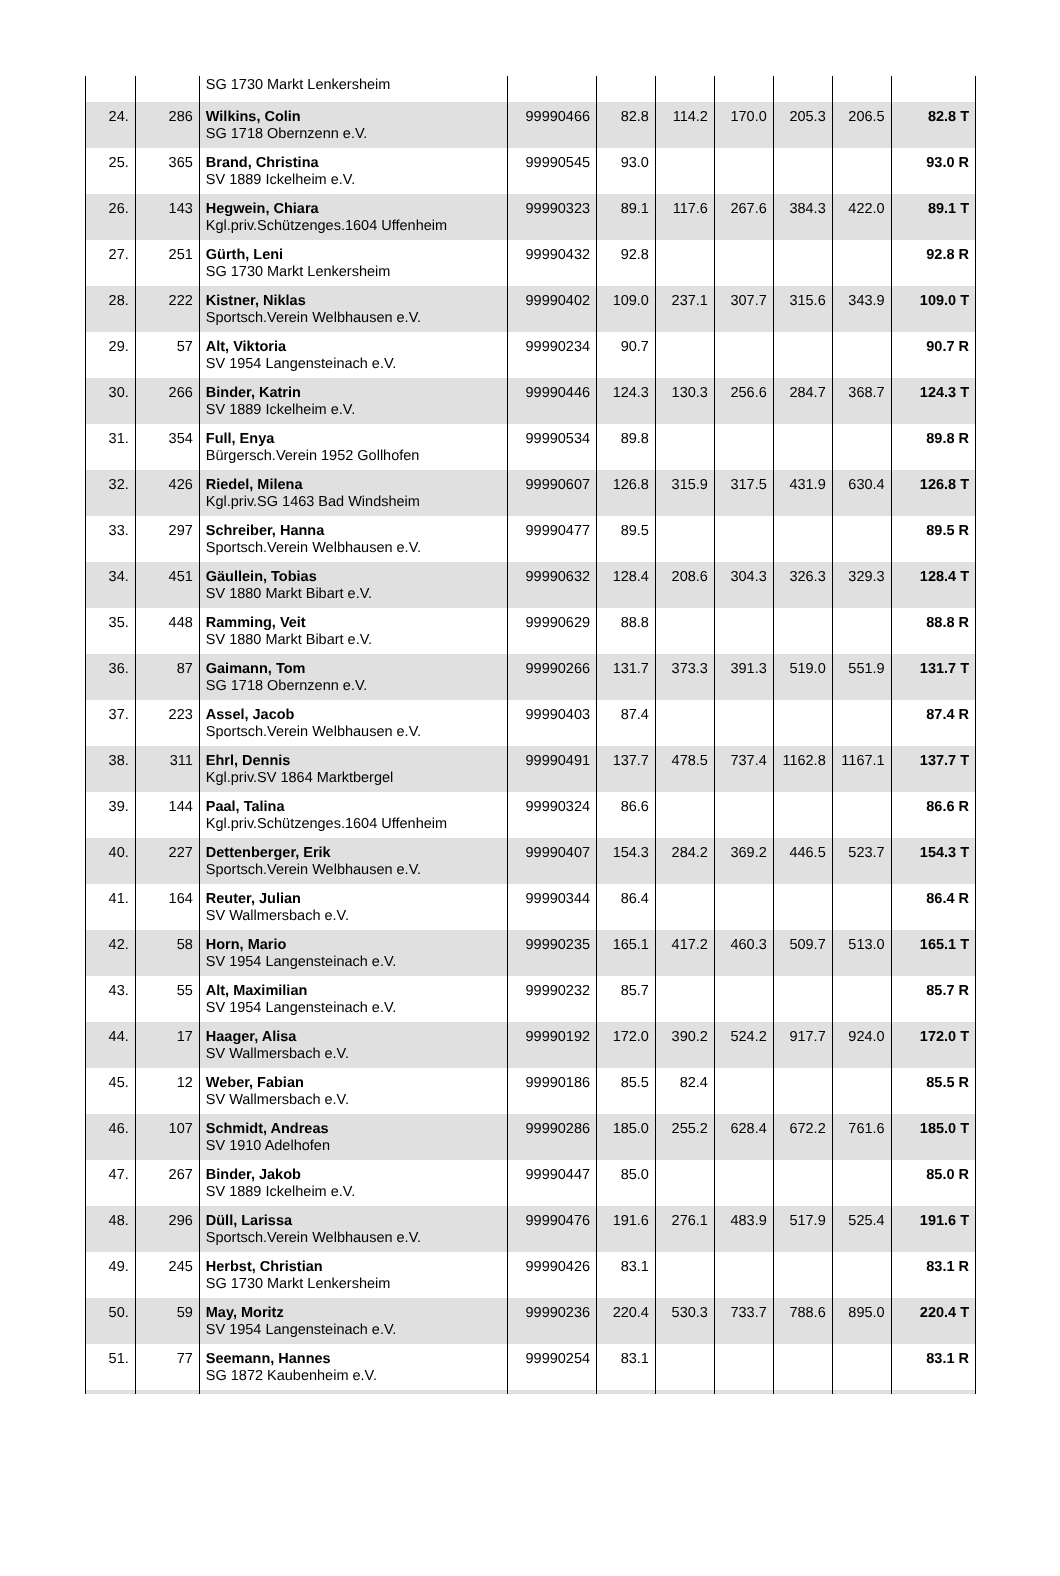| | | SG 1730 Markt Lenkersheim | | | | | | | |
| 24. | 286 | Wilkins, Colin SG 1718 Obernzenn e.V. | 99990466 | 82.8 | 114.2 | 170.0 | 205.3 | 206.5 | 82.8 T |
| 25. | 365 | Brand, Christina SV 1889 Ickelheim e.V. | 99990545 | 93.0 | | | | | 93.0 R |
| 26. | 143 | Hegwein, Chiara Kgl.priv.Schützenges.1604 Uffenheim | 99990323 | 89.1 | 117.6 | 267.6 | 384.3 | 422.0 | 89.1 T |
| 27. | 251 | Gürth, Leni SG 1730 Markt Lenkersheim | 99990432 | 92.8 | | | | | 92.8 R |
| 28. | 222 | Kistner, Niklas Sportsch.Verein Welbhausen e.V. | 99990402 | 109.0 | 237.1 | 307.7 | 315.6 | 343.9 | 109.0 T |
| 29. | 57 | Alt, Viktoria SV 1954 Langensteinach e.V. | 99990234 | 90.7 | | | | | 90.7 R |
| 30. | 266 | Binder, Katrin SV 1889 Ickelheim e.V. | 99990446 | 124.3 | 130.3 | 256.6 | 284.7 | 368.7 | 124.3 T |
| 31. | 354 | Full, Enya Bürgersch.Verein 1952 Gollhofen | 99990534 | 89.8 | | | | | 89.8 R |
| 32. | 426 | Riedel, Milena Kgl.priv.SG 1463 Bad Windsheim | 99990607 | 126.8 | 315.9 | 317.5 | 431.9 | 630.4 | 126.8 T |
| 33. | 297 | Schreiber, Hanna Sportsch.Verein Welbhausen e.V. | 99990477 | 89.5 | | | | | 89.5 R |
| 34. | 451 | Gäullein, Tobias SV 1880 Markt Bibart e.V. | 99990632 | 128.4 | 208.6 | 304.3 | 326.3 | 329.3 | 128.4 T |
| 35. | 448 | Ramming, Veit SV 1880 Markt Bibart e.V. | 99990629 | 88.8 | | | | | 88.8 R |
| 36. | 87 | Gaimann, Tom SG 1718 Obernzenn e.V. | 99990266 | 131.7 | 373.3 | 391.3 | 519.0 | 551.9 | 131.7 T |
| 37. | 223 | Assel, Jacob Sportsch.Verein Welbhausen e.V. | 99990403 | 87.4 | | | | | 87.4 R |
| 38. | 311 | Ehrl, Dennis Kgl.priv.SV 1864 Marktbergel | 99990491 | 137.7 | 478.5 | 737.4 | 1162.8 | 1167.1 | 137.7 T |
| 39. | 144 | Paal, Talina Kgl.priv.Schützenges.1604 Uffenheim | 99990324 | 86.6 | | | | | 86.6 R |
| 40. | 227 | Dettenberger, Erik Sportsch.Verein Welbhausen e.V. | 99990407 | 154.3 | 284.2 | 369.2 | 446.5 | 523.7 | 154.3 T |
| 41. | 164 | Reuter, Julian SV Wallmersbach e.V. | 99990344 | 86.4 | | | | | 86.4 R |
| 42. | 58 | Horn, Mario SV 1954 Langensteinach e.V. | 99990235 | 165.1 | 417.2 | 460.3 | 509.7 | 513.0 | 165.1 T |
| 43. | 55 | Alt, Maximilian SV 1954 Langensteinach e.V. | 99990232 | 85.7 | | | | | 85.7 R |
| 44. | 17 | Haager, Alisa SV Wallmersbach e.V. | 99990192 | 172.0 | 390.2 | 524.2 | 917.7 | 924.0 | 172.0 T |
| 45. | 12 | Weber, Fabian SV Wallmersbach e.V. | 99990186 | 85.5 | 82.4 | | | | 85.5 R |
| 46. | 107 | Schmidt, Andreas SV 1910 Adelhofen | 99990286 | 185.0 | 255.2 | 628.4 | 672.2 | 761.6 | 185.0 T |
| 47. | 267 | Binder, Jakob SV 1889 Ickelheim e.V. | 99990447 | 85.0 | | | | | 85.0 R |
| 48. | 296 | Düll, Larissa Sportsch.Verein Welbhausen e.V. | 99990476 | 191.6 | 276.1 | 483.9 | 517.9 | 525.4 | 191.6 T |
| 49. | 245 | Herbst, Christian SG 1730 Markt Lenkersheim | 99990426 | 83.1 | | | | | 83.1 R |
| 50. | 59 | May, Moritz SV 1954 Langensteinach e.V. | 99990236 | 220.4 | 530.3 | 733.7 | 788.6 | 895.0 | 220.4 T |
| 51. | 77 | Seemann, Hannes SG 1872 Kaubenheim e.V. | 99990254 | 83.1 | | | | | 83.1 R |